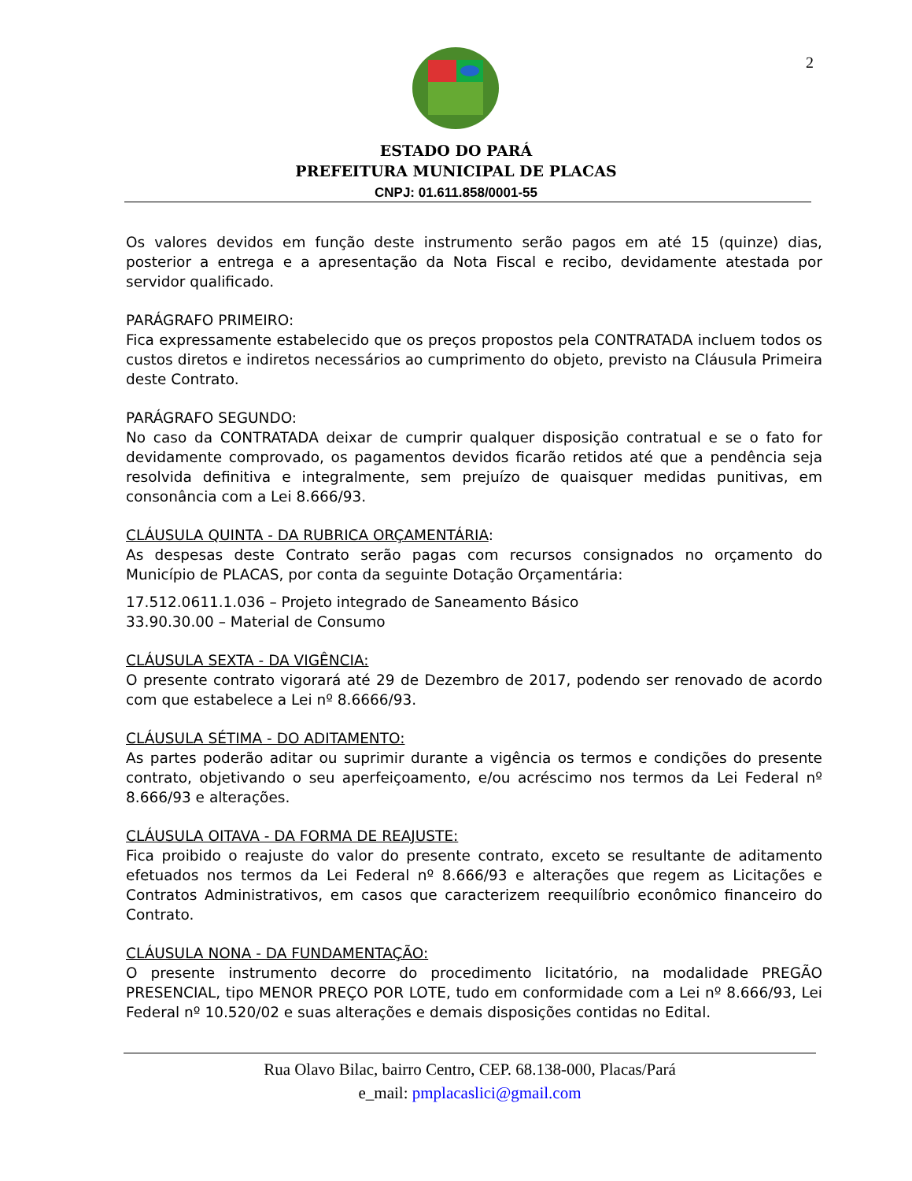2
ESTADO DO PARÁ
PREFEITURA MUNICIPAL DE PLACAS
CNPJ: 01.611.858/0001-55
Os valores devidos em função deste instrumento serão pagos em até 15 (quinze) dias, posterior a entrega e a apresentação da Nota Fiscal e recibo, devidamente atestada por servidor qualificado.
PARÁGRAFO PRIMEIRO:
Fica expressamente estabelecido que os preços propostos pela CONTRATADA incluem todos os custos diretos e indiretos necessários ao cumprimento do objeto, previsto na Cláusula Primeira deste Contrato.
PARÁGRAFO SEGUNDO:
No caso da CONTRATADA deixar de cumprir qualquer disposição contratual e se o fato for devidamente comprovado, os pagamentos devidos ficarão retidos até que a pendência seja resolvida definitiva e integralmente, sem prejuízo de quaisquer medidas punitivas, em consonância com a Lei 8.666/93.
CLÁUSULA QUINTA - DA RUBRICA ORÇAMENTÁRIA:
As despesas deste Contrato serão pagas com recursos consignados no orçamento do Município de PLACAS, por conta da seguinte Dotação Orçamentária:
17.512.0611.1.036 – Projeto integrado de Saneamento Básico
33.90.30.00 – Material de Consumo
CLÁUSULA SEXTA - DA VIGÊNCIA:
O presente contrato vigorará até 29 de Dezembro de 2017, podendo ser renovado de acordo com que estabelece a Lei nº 8.6666/93.
CLÁUSULA SÉTIMA - DO ADITAMENTO:
As partes poderão aditar ou suprimir durante a vigência os termos e condições do presente contrato, objetivando o seu aperfeiçoamento, e/ou acréscimo nos termos da Lei Federal nº 8.666/93 e alterações.
CLÁUSULA OITAVA - DA FORMA DE REAJUSTE:
Fica proibido o reajuste do valor do presente contrato, exceto se resultante de aditamento efetuados nos termos da Lei Federal nº 8.666/93 e alterações que regem as Licitações e Contratos Administrativos, em casos que caracterizem reequilíbrio econômico financeiro do Contrato.
CLÁUSULA NONA - DA FUNDAMENTAÇÃO:
O presente instrumento decorre do procedimento licitatório, na modalidade PREGÃO PRESENCIAL, tipo MENOR PREÇO POR LOTE, tudo em conformidade com a Lei nº 8.666/93, Lei Federal nº 10.520/02 e suas alterações e demais disposições contidas no Edital.
Rua Olavo Bilac, bairro Centro, CEP. 68.138-000, Placas/Pará
e_mail: pmplacaslici@gmail.com